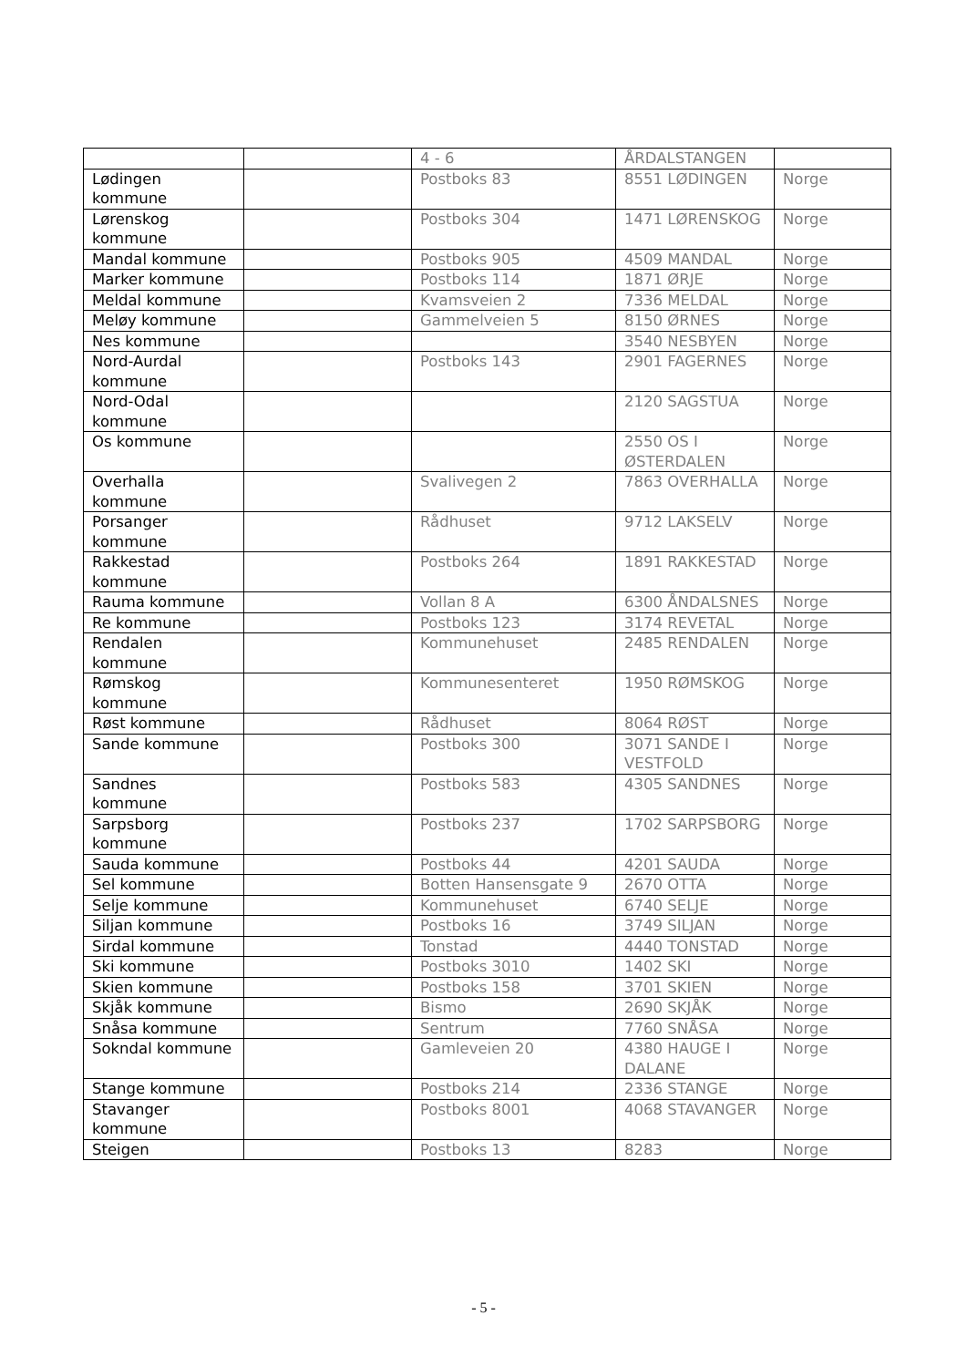| | | 4 - 6 | ÅRDALSTANGEN | |
| Lødingen kommune | | Postboks 83 | 8551 LØDINGEN | Norge |
| Lørenskog kommune | | Postboks 304 | 1471 LØRENSKOG | Norge |
| Mandal kommune | | Postboks 905 | 4509 MANDAL | Norge |
| Marker kommune | | Postboks 114 | 1871 ØRJE | Norge |
| Meldal kommune | | Kvamsveien 2 | 7336 MELDAL | Norge |
| Meløy kommune | | Gammelveien 5 | 8150 ØRNES | Norge |
| Nes kommune | | | 3540 NESBYEN | Norge |
| Nord-Aurdal kommune | | Postboks 143 | 2901 FAGERNES | Norge |
| Nord-Odal kommune | | | 2120 SAGSTUA | Norge |
| Os kommune | | | 2550 OS I ØSTERDALEN | Norge |
| Overhalla kommune | | Svalivegen 2 | 7863 OVERHALLA | Norge |
| Porsanger kommune | | Rådhuset | 9712 LAKSELV | Norge |
| Rakkestad kommune | | Postboks 264 | 1891 RAKKESTAD | Norge |
| Rauma kommune | | Vollan 8 A | 6300 ÅNDALSNES | Norge |
| Re kommune | | Postboks 123 | 3174 REVETAL | Norge |
| Rendalen kommune | | Kommunehuset | 2485 RENDALEN | Norge |
| Rømskog kommune | | Kommunesenteret | 1950 RØMSKOG | Norge |
| Røst kommune | | Rådhuset | 8064 RØST | Norge |
| Sande kommune | | Postboks 300 | 3071 SANDE I VESTFOLD | Norge |
| Sandnes kommune | | Postboks 583 | 4305 SANDNES | Norge |
| Sarpsborg kommune | | Postboks 237 | 1702 SARPSBORG | Norge |
| Sauda kommune | | Postboks 44 | 4201 SAUDA | Norge |
| Sel kommune | | Botten Hansensgate 9 | 2670 OTTA | Norge |
| Selje kommune | | Kommunehuset | 6740 SELJE | Norge |
| Siljan kommune | | Postboks 16 | 3749 SILJAN | Norge |
| Sirdal kommune | | Tonstad | 4440 TONSTAD | Norge |
| Ski kommune | | Postboks 3010 | 1402 SKI | Norge |
| Skien kommune | | Postboks 158 | 3701 SKIEN | Norge |
| Skjåk kommune | | Bismo | 2690 SKJÅK | Norge |
| Snåsa kommune | | Sentrum | 7760 SNÅSA | Norge |
| Sokndal kommune | | Gamleveien 20 | 4380 HAUGE I DALANE | Norge |
| Stange kommune | | Postboks 214 | 2336 STANGE | Norge |
| Stavanger kommune | | Postboks 8001 | 4068 STAVANGER | Norge |
| Steigen | | Postboks 13 | 8283 | Norge |
- 5 -